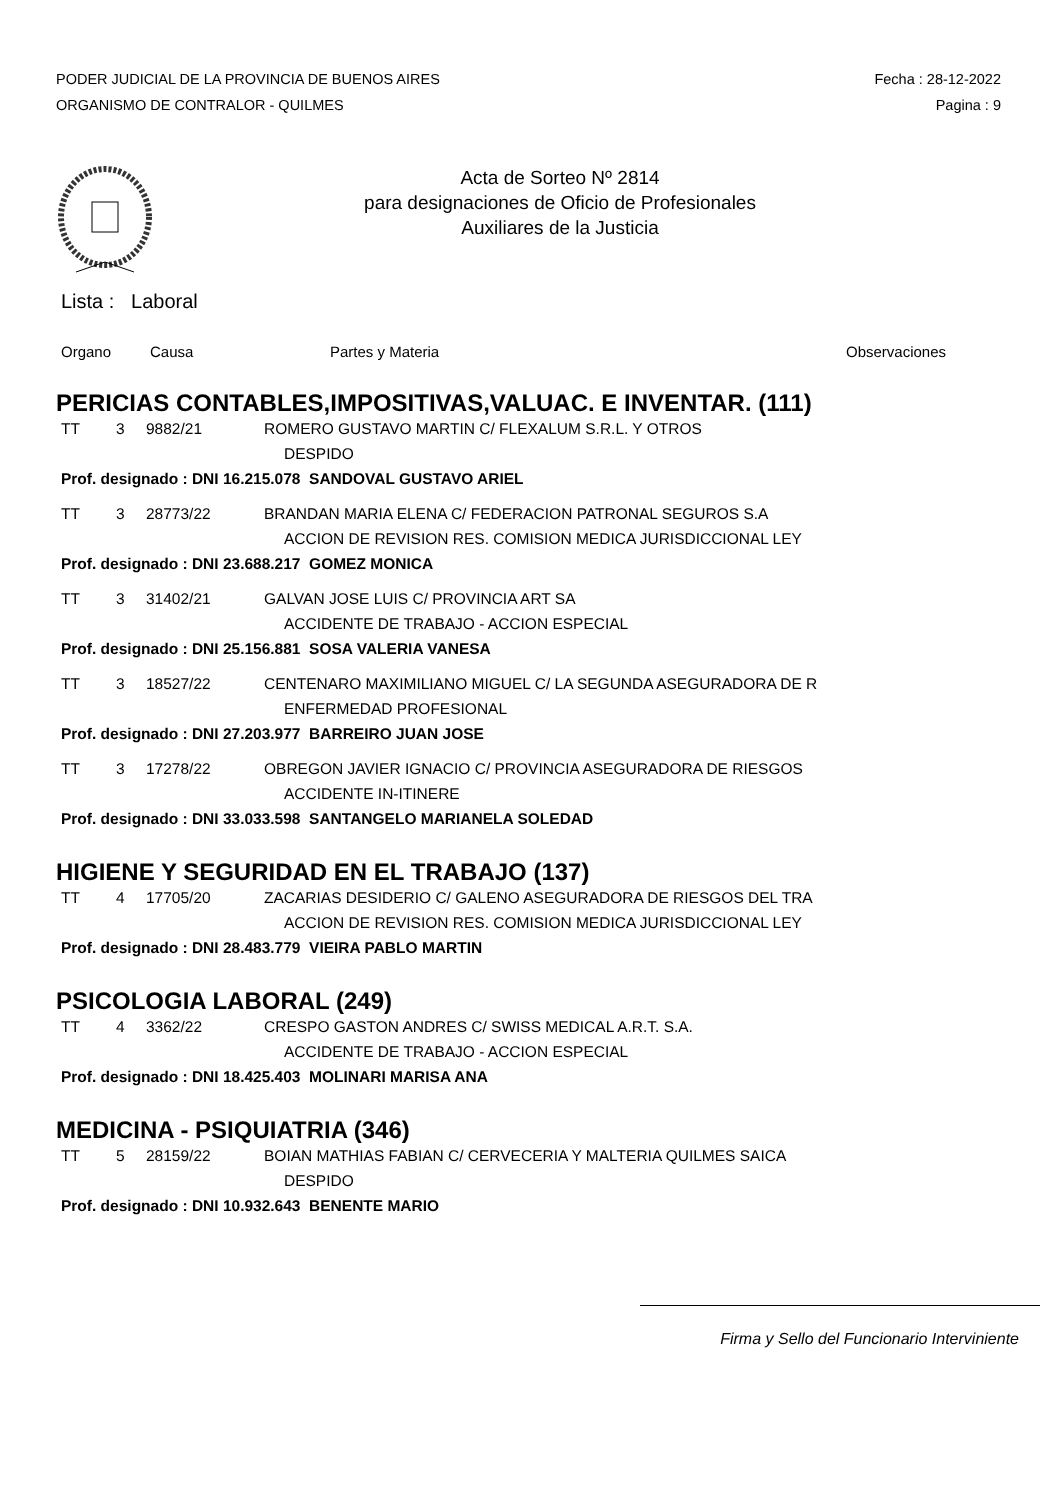PODER JUDICIAL DE LA PROVINCIA DE BUENOS AIRES Fecha : 28-12-2022
ORGANISMO DE CONTRALOR - QUILMES Pagina : 9
Acta de Sorteo Nº 2814
para designaciones de Oficio de Profesionales
Auxiliares de la Justicia
Lista : Laboral
Organo Causa Partes y Materia Observaciones
PERICIAS CONTABLES,IMPOSITIVAS,VALUAC. E INVENTAR. (111)
TT 3 9882/21 ROMERO GUSTAVO MARTIN C/ FLEXALUM S.R.L. Y OTROS
DESPIDO
Prof. designado : DNI 16.215.078 SANDOVAL GUSTAVO ARIEL
TT 3 28773/22 BRANDAN MARIA ELENA C/ FEDERACION PATRONAL SEGUROS S.A
ACCION DE REVISION RES. COMISION MEDICA JURISDICCIONAL LEY
Prof. designado : DNI 23.688.217 GOMEZ MONICA
TT 3 31402/21 GALVAN JOSE LUIS C/ PROVINCIA ART SA
ACCIDENTE DE TRABAJO - ACCION ESPECIAL
Prof. designado : DNI 25.156.881 SOSA VALERIA VANESA
TT 3 18527/22 CENTENARO MAXIMILIANO MIGUEL C/ LA SEGUNDA ASEGURADORA DE R
ENFERMEDAD PROFESIONAL
Prof. designado : DNI 27.203.977 BARREIRO JUAN JOSE
TT 3 17278/22 OBREGON JAVIER IGNACIO C/ PROVINCIA ASEGURADORA DE RIESGOS
ACCIDENTE IN-ITINERE
Prof. designado : DNI 33.033.598 SANTANGELO MARIANELA SOLEDAD
HIGIENE Y SEGURIDAD EN EL TRABAJO (137)
TT 4 17705/20 ZACARIAS DESIDERIO C/ GALENO ASEGURADORA DE RIESGOS DEL TRA
ACCION DE REVISION RES. COMISION MEDICA JURISDICCIONAL LEY
Prof. designado : DNI 28.483.779 VIEIRA PABLO MARTIN
PSICOLOGIA LABORAL (249)
TT 4 3362/22 CRESPO GASTON ANDRES C/ SWISS MEDICAL A.R.T. S.A.
ACCIDENTE DE TRABAJO - ACCION ESPECIAL
Prof. designado : DNI 18.425.403 MOLINARI MARISA ANA
MEDICINA - PSIQUIATRIA (346)
TT 5 28159/22 BOIAN MATHIAS FABIAN C/ CERVECERIA Y MALTERIA QUILMES SAICA
DESPIDO
Prof. designado : DNI 10.932.643 BENENTE MARIO
Firma y Sello del Funcionario Interviniente